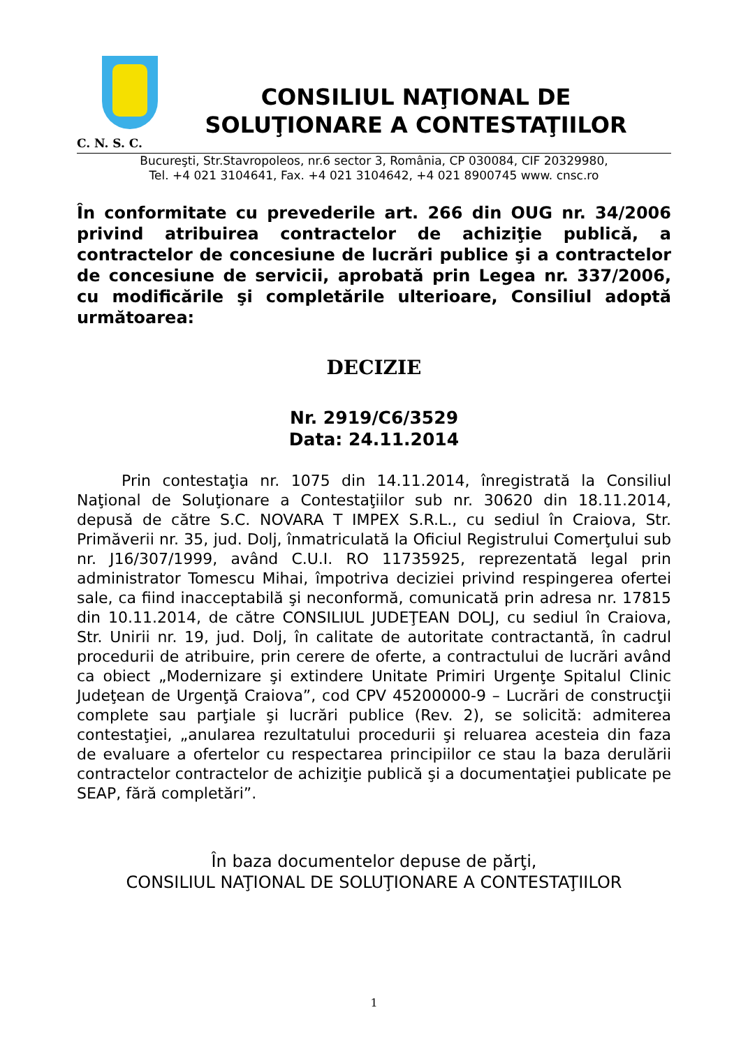C. N. S. C.
CONSILIUL NAŢIONAL DE
SOLUŢIONARE A CONTESTAŢIILOR
Bucureşti, Str.Stavropoleos, nr.6 sector 3, România, CP 030084, CIF 20329980,
Tel. +4 021 3104641, Fax. +4 021 3104642, +4 021 8900745 www. cnsc.ro
În conformitate cu prevederile art. 266 din OUG nr. 34/2006 privind atribuirea contractelor de achiziţie publică, a contractelor de concesiune de lucrări publice şi a contractelor de concesiune de servicii, aprobată prin Legea nr. 337/2006, cu modificările şi completările ulterioare, Consiliul adoptă următoarea:
DECIZIE
Nr. 2919/C6/3529
Data: 24.11.2014
Prin contestaţia nr. 1075 din 14.11.2014, înregistrată la Consiliul Naţional de Soluţionare a Contestaţiilor sub nr. 30620 din 18.11.2014, depusă de către S.C. NOVARA T IMPEX S.R.L., cu sediul în Craiova, Str. Primăverii nr. 35, jud. Dolj, înmatriculată la Oficiul Registrului Comerţului sub nr. J16/307/1999, având C.U.I. RO 11735925, reprezentată legal prin administrator Tomescu Mihai, împotriva deciziei privind respingerea ofertei sale, ca fiind inacceptabilă şi neconformă, comunicată prin adresa nr. 17815 din 10.11.2014, de către CONSILIUL JUDEŢEAN DOLJ, cu sediul în Craiova, Str. Unirii nr. 19, jud. Dolj, în calitate de autoritate contractantă, în cadrul procedurii de atribuire, prin cerere de oferte, a contractului de lucrări având ca obiect „Modernizare şi extindere Unitate Primiri Urgenţe Spitalul Clinic Judeţean de Urgenţă Craiova”, cod CPV 45200000-9 – Lucrări de construcţii complete sau parţiale şi lucrări publice (Rev. 2), se solicită: admiterea contestaţiei, „anularea rezultatului procedurii şi reluarea acesteia din faza de evaluare a ofertelor cu respectarea principiilor ce stau la baza derulării contractelor contractelor de achiziţie publică şi a documentaţiei publicate pe SEAP, fără completări”.
În baza documentelor depuse de părţi,
CONSILIUL NAŢIONAL DE SOLUŢIONARE A CONTESTAŢIILOR
1